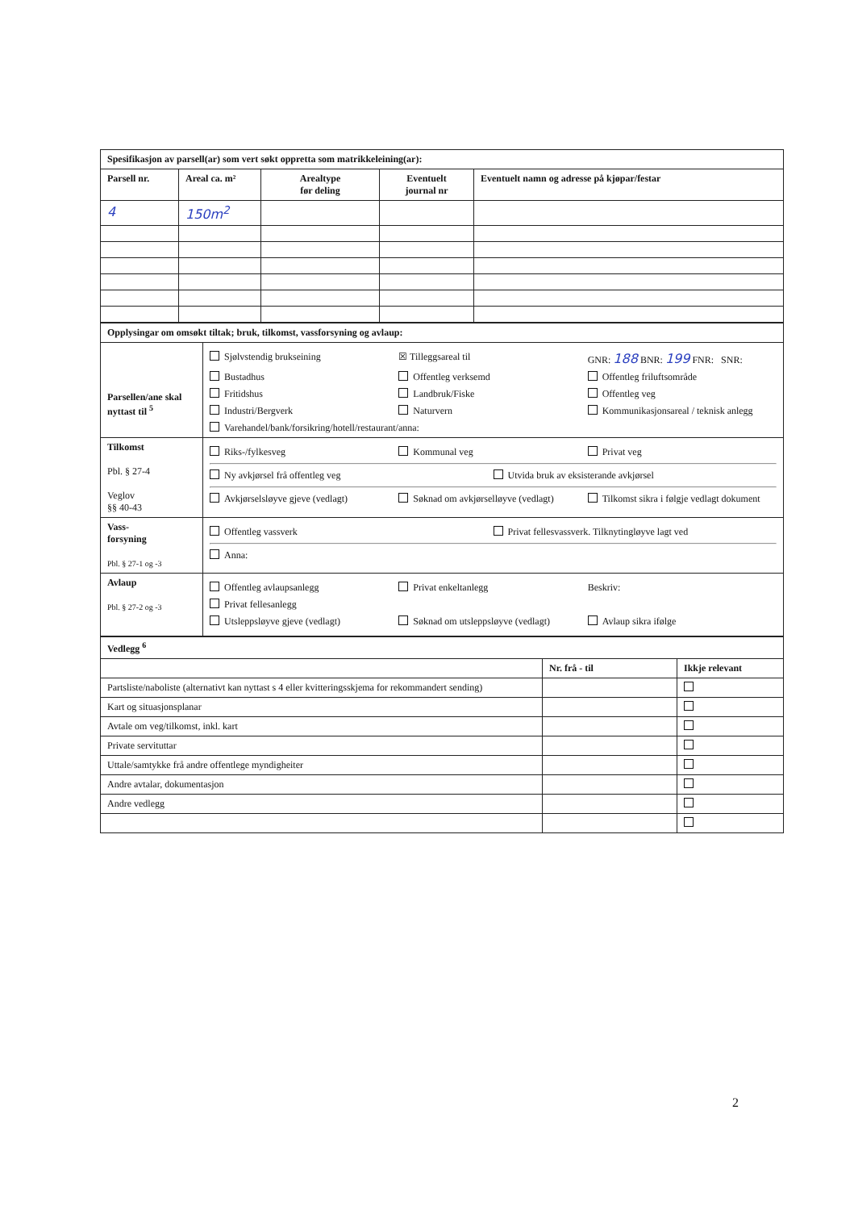| Spesifikasjon av parsell(ar) som vert søkt oppretta som matrikkeleining(ar): | | | | |
| --- | --- | --- | --- | --- |
| Parsell nr. | Areal ca. m² | Arealtype før deling | Eventuelt journal nr | Eventuelt namn og adresse på kjøpar/festar |
| 4 | 150m<sup>2</sup> | | | |
| Opplysingar om omsøkt tiltak; bruk, tilkomst, vassforsyning og avlaup: | |
| --- | --- |
| Parsellen/ane skal nyttast til <sup>5</sup> | Sjølvstendig brukseining ☒ Tilleggsareal til GNR: 188 BNR: 199 FNR: SNR: Bustadhus Offentleg verksemd Offentleg friluftsområde Fritidshus Landbruk/Fiske Offentleg veg Industri/Bergverk Naturvern Kommunikasjonsareal / teknisk anlegg Varehandel/bank/forsikring/hotell/restaurant/anna: |
| Tilkomst Pbl. § 27-4 Veglov §§ 40-43 | Riks-/fylkesveg Kommunal veg Privat veg Ny avkjørsel frå offentleg veg Utvida bruk av eksisterande avkjørsel Avkjørselsløyve gjeve (vedlagt) Søknad om avkjørselløyve (vedlagt) Tilkomst sikra i følgje vedlagt dokument |
| Vass- forsyning Pbl. § 27-1 og -3 | Offentleg vassverk Privat fellesvassverk. Tilknytingløyve lagt ved Anna: |
| Avlaup Pbl. § 27-2 og -3 | Offentleg avlaupsanlegg Privat enkeltanlegg Beskriv: Privat fellesanlegg Utsleppsløyve gjeve (vedlagt) Søknad om utsleppsløyve (vedlagt) Avlaup sikra ifølge |
| Vedlegg <sup>6</sup> | | |
| --- | --- | --- |
| | Nr. frå - til | Ikkje relevant |
| Partsliste/naboliste (alternativt kan nyttast s 4 eller kvitteringsskjema for rekommandert sending) | | |
| Kart og situasjonsplanar | | |
| Avtale om veg/tilkomst, inkl. kart | | |
| Private servituttar | | |
| Uttale/samtykke frå andre offentlege myndigheiter | | |
| Andre avtalar, dokumentasjon | | |
| Andre vedlegg | | |
2